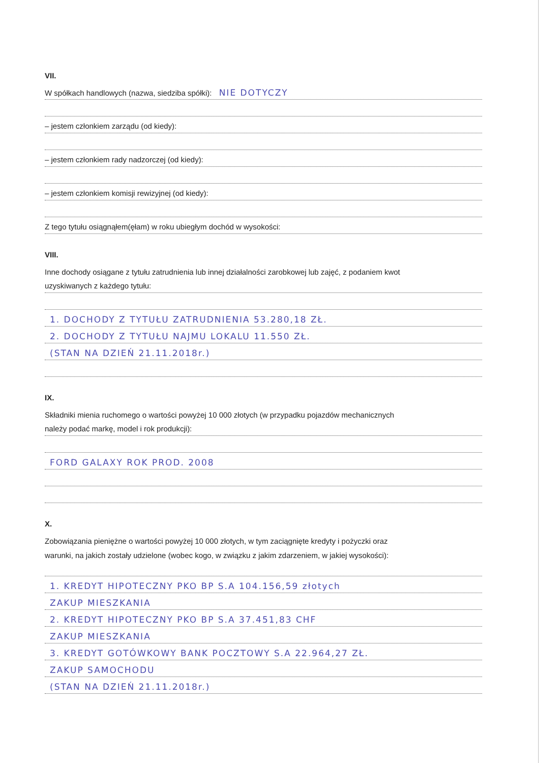VII.
W spółkach handlowych (nazwa, siedziba spółki): NIE DOTYCZY
– jestem członkiem zarządu (od kiedy):
– jestem członkiem rady nadzorczej (od kiedy):
– jestem członkiem komisji rewizyjnej (od kiedy):
Z tego tytułu osiągnąłem(ęłam) w roku ubiegłym dochód w wysokości:
VIII.
Inne dochody osiągane z tytułu zatrudnienia lub innej działalności zarobkowej lub zajęć, z podaniem kwot
uzyskiwanych z każdego tytułu:
1. DOCHODY Z TYTUŁU ZATRUDNIENIA 53.280,18 ZŁ.
2. DOCHODY Z TYTUŁU NAJMU LOKALU 11.550 ZŁ.
(STAN NA DZIEŃ 21.11.2018r.)
IX.
Składniki mienia ruchomego o wartości powyżej 10 000 złotych (w przypadku pojazdów mechanicznych
należy podać markę, model i rok produkcji):
FORD GALAXY ROK PROD. 2008
X.
Zobowiązania pieniężne o wartości powyżej 10 000 złotych, w tym zaciągnięte kredyty i pożyczki oraz
warunki, na jakich zostały udzielone (wobec kogo, w związku z jakim zdarzeniem, w jakiej wysokości):
1. KREDYT HIPOTECZNY PKO BP S.A 104.156,59 złotych
ZAKUP MIESZKANIA
2. KREDYT HIPOTECZNY PKO BP S.A 37.451,83 CHF
ZAKUP MIESZKANIA
3. KREDYT GOTÓWKOWY BANK POCZTOWY S.A 22.964,27 ZŁ.
ZAKUP SAMOCHODU
(STAN NA DZIEŃ 21.11.2018r.)